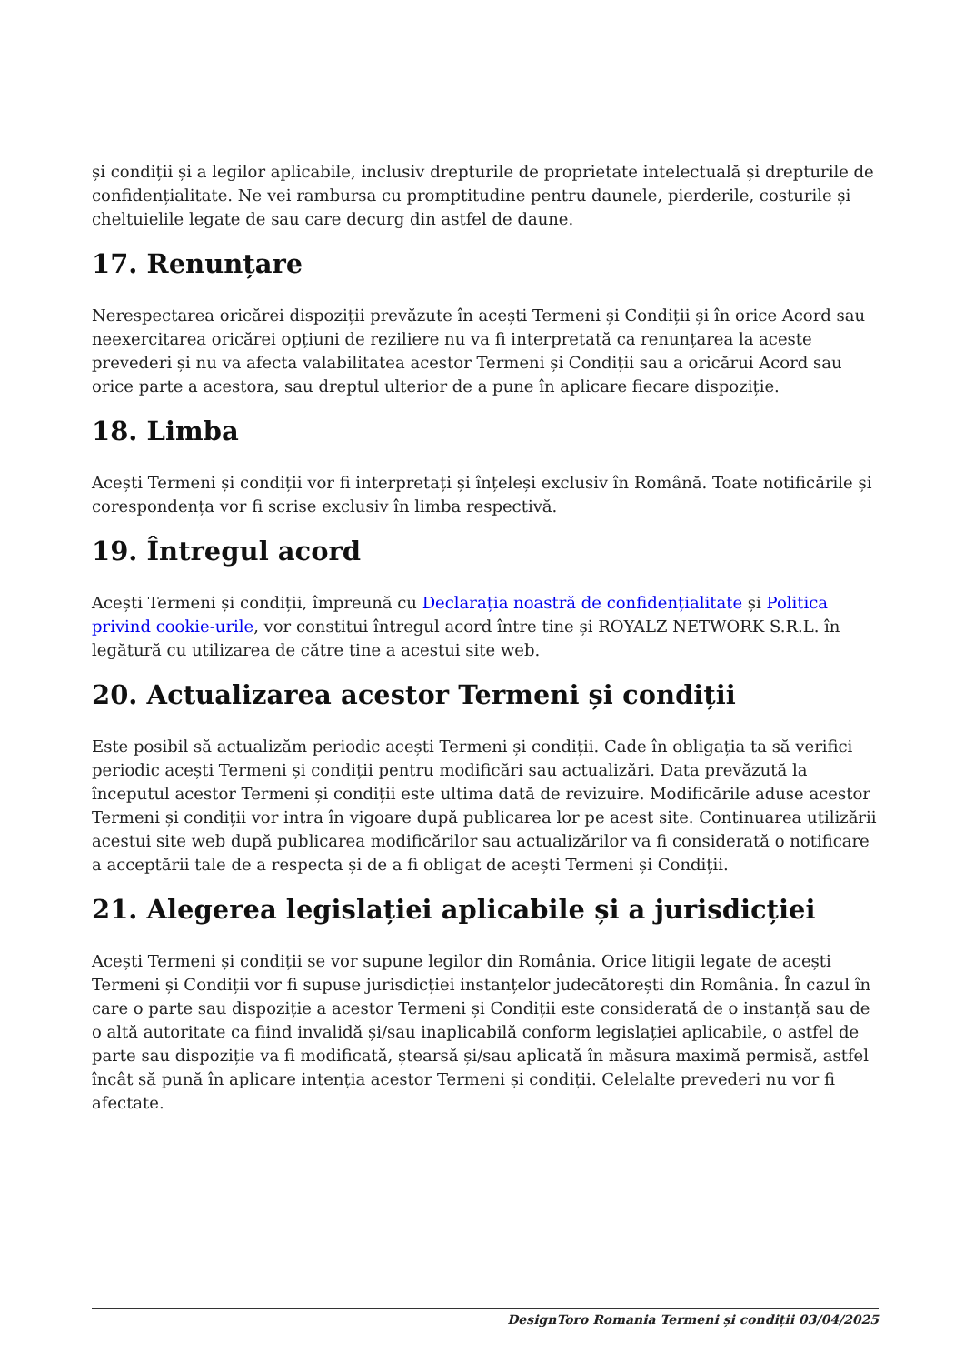și condiții și a legilor aplicabile, inclusiv drepturile de proprietate intelectuală și drepturile de confidențialitate. Ne vei rambursa cu promptitudine pentru daunele, pierderile, costurile și cheltuielile legate de sau care decurg din astfel de daune.
17. Renunțare
Nerespectarea oricărei dispoziții prevăzute în acești Termeni și Condiții și în orice Acord sau neexercitarea oricărei opțiuni de reziliere nu va fi interpretată ca renunțarea la aceste prevederi și nu va afecta valabilitatea acestor Termeni și Condiții sau a oricărui Acord sau orice parte a acestora, sau dreptul ulterior de a pune în aplicare fiecare dispoziție.
18. Limba
Acești Termeni și condiții vor fi interpretați și înțeleși exclusiv în Română. Toate notificările și corespondența vor fi scrise exclusiv în limba respectivă.
19. Întregul acord
Acești Termeni și condiții, împreună cu Declarația noastră de confidențialitate și Politica privind cookie-urile, vor constitui întregul acord între tine și ROYALZ NETWORK S.R.L. în legătură cu utilizarea de către tine a acestui site web.
20. Actualizarea acestor Termeni și condiții
Este posibil să actualizăm periodic acești Termeni și condiții. Cade în obligația ta să verifici periodic acești Termeni și condiții pentru modificări sau actualizări. Data prevăzută la începutul acestor Termeni și condiții este ultima dată de revizuire. Modificările aduse acestor Termeni și condiții vor intra în vigoare după publicarea lor pe acest site. Continuarea utilizării acestui site web după publicarea modificărilor sau actualizărilor va fi considerată o notificare a acceptării tale de a respecta și de a fi obligat de acești Termeni și Condiții.
21. Alegerea legislației aplicabile și a jurisdicției
Acești Termeni și condiții se vor supune legilor din România. Orice litigii legate de acești Termeni și Condiții vor fi supuse jurisdicției instanțelor judecătorești din România. În cazul în care o parte sau dispoziție a acestor Termeni și Condiții este considerată de o instanță sau de o altă autoritate ca fiind invalidă și/sau inaplicabilă conform legislației aplicabile, o astfel de parte sau dispoziție va fi modificată, ștearsă și/sau aplicată în măsura maximă permisă, astfel încât să pună în aplicare intenția acestor Termeni și condiții. Celelalte prevederi nu vor fi afectate.
DesignToro Romania Termeni și condiții 03/04/2025